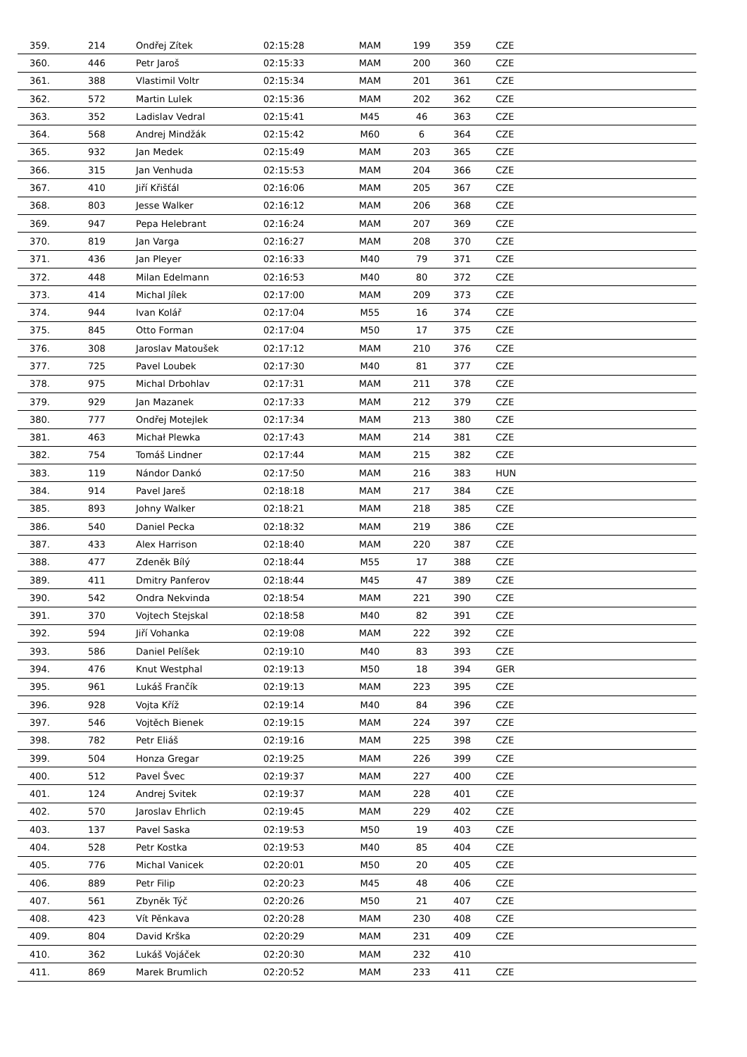| 359. | 214 | Ondřej Zítek | 02:15:28 | MAM | 199 | 359 | CZE |
| 360. | 446 | Petr Jaroš | 02:15:33 | MAM | 200 | 360 | CZE |
| 361. | 388 | Vlastimil Voltr | 02:15:34 | MAM | 201 | 361 | CZE |
| 362. | 572 | Martin Lulek | 02:15:36 | MAM | 202 | 362 | CZE |
| 363. | 352 | Ladislav Vedral | 02:15:41 | M45 | 46 | 363 | CZE |
| 364. | 568 | Andrej Mindžák | 02:15:42 | M60 | 6 | 364 | CZE |
| 365. | 932 | Jan Medek | 02:15:49 | MAM | 203 | 365 | CZE |
| 366. | 315 | Jan Venhuda | 02:15:53 | MAM | 204 | 366 | CZE |
| 367. | 410 | Jiří Křišťál | 02:16:06 | MAM | 205 | 367 | CZE |
| 368. | 803 | Jesse Walker | 02:16:12 | MAM | 206 | 368 | CZE |
| 369. | 947 | Pepa Helebrant | 02:16:24 | MAM | 207 | 369 | CZE |
| 370. | 819 | Jan Varga | 02:16:27 | MAM | 208 | 370 | CZE |
| 371. | 436 | Jan Pleyer | 02:16:33 | M40 | 79 | 371 | CZE |
| 372. | 448 | Milan Edelmann | 02:16:53 | M40 | 80 | 372 | CZE |
| 373. | 414 | Michal Jílek | 02:17:00 | MAM | 209 | 373 | CZE |
| 374. | 944 | Ivan Kolář | 02:17:04 | M55 | 16 | 374 | CZE |
| 375. | 845 | Otto Forman | 02:17:04 | M50 | 17 | 375 | CZE |
| 376. | 308 | Jaroslav Matoušek | 02:17:12 | MAM | 210 | 376 | CZE |
| 377. | 725 | Pavel Loubek | 02:17:30 | M40 | 81 | 377 | CZE |
| 378. | 975 | Michal Drbohlav | 02:17:31 | MAM | 211 | 378 | CZE |
| 379. | 929 | Jan Mazanek | 02:17:33 | MAM | 212 | 379 | CZE |
| 380. | 777 | Ondřej Motejlek | 02:17:34 | MAM | 213 | 380 | CZE |
| 381. | 463 | Michał Plewka | 02:17:43 | MAM | 214 | 381 | CZE |
| 382. | 754 | Tomáš Lindner | 02:17:44 | MAM | 215 | 382 | CZE |
| 383. | 119 | Nándor Dankó | 02:17:50 | MAM | 216 | 383 | HUN |
| 384. | 914 | Pavel Jareš | 02:18:18 | MAM | 217 | 384 | CZE |
| 385. | 893 | Johny Walker | 02:18:21 | MAM | 218 | 385 | CZE |
| 386. | 540 | Daniel Pecka | 02:18:32 | MAM | 219 | 386 | CZE |
| 387. | 433 | Alex Harrison | 02:18:40 | MAM | 220 | 387 | CZE |
| 388. | 477 | Zdeněk Bílý | 02:18:44 | M55 | 17 | 388 | CZE |
| 389. | 411 | Dmitry Panferov | 02:18:44 | M45 | 47 | 389 | CZE |
| 390. | 542 | Ondra Nekvinda | 02:18:54 | MAM | 221 | 390 | CZE |
| 391. | 370 | Vojtech Stejskal | 02:18:58 | M40 | 82 | 391 | CZE |
| 392. | 594 | Jiří Vohanka | 02:19:08 | MAM | 222 | 392 | CZE |
| 393. | 586 | Daniel Pelíšek | 02:19:10 | M40 | 83 | 393 | CZE |
| 394. | 476 | Knut Westphal | 02:19:13 | M50 | 18 | 394 | GER |
| 395. | 961 | Lukáš Frančík | 02:19:13 | MAM | 223 | 395 | CZE |
| 396. | 928 | Vojta Kříž | 02:19:14 | M40 | 84 | 396 | CZE |
| 397. | 546 | Vojtěch Bienek | 02:19:15 | MAM | 224 | 397 | CZE |
| 398. | 782 | Petr Eliáš | 02:19:16 | MAM | 225 | 398 | CZE |
| 399. | 504 | Honza Gregar | 02:19:25 | MAM | 226 | 399 | CZE |
| 400. | 512 | Pavel Švec | 02:19:37 | MAM | 227 | 400 | CZE |
| 401. | 124 | Andrej Svitek | 02:19:37 | MAM | 228 | 401 | CZE |
| 402. | 570 | Jaroslav Ehrlich | 02:19:45 | MAM | 229 | 402 | CZE |
| 403. | 137 | Pavel Saska | 02:19:53 | M50 | 19 | 403 | CZE |
| 404. | 528 | Petr Kostka | 02:19:53 | M40 | 85 | 404 | CZE |
| 405. | 776 | Michal Vanicek | 02:20:01 | M50 | 20 | 405 | CZE |
| 406. | 889 | Petr Filip | 02:20:23 | M45 | 48 | 406 | CZE |
| 407. | 561 | Zbyněk Týč | 02:20:26 | M50 | 21 | 407 | CZE |
| 408. | 423 | Vít Pěnkava | 02:20:28 | MAM | 230 | 408 | CZE |
| 409. | 804 | David Krška | 02:20:29 | MAM | 231 | 409 | CZE |
| 410. | 362 | Lukáš Vojáček | 02:20:30 | MAM | 232 | 410 | |
| 411. | 869 | Marek Brumlich | 02:20:52 | MAM | 233 | 411 | CZE |